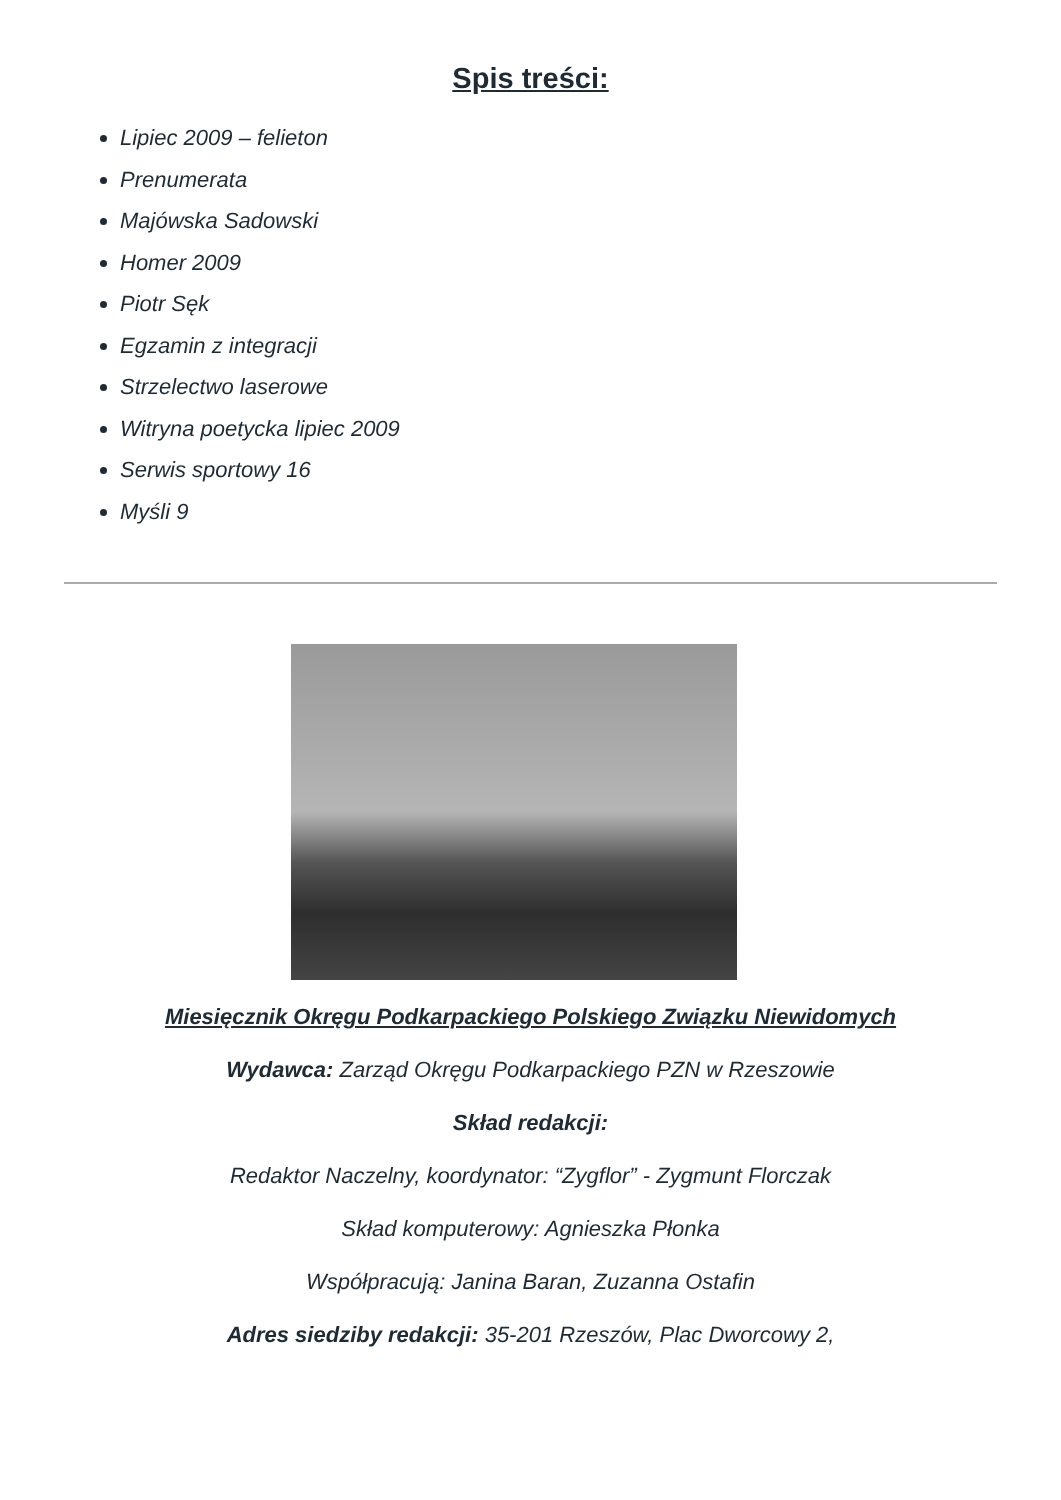Spis treści:
Lipiec 2009 – felieton
Prenumerata
Majówska Sadowski
Homer 2009
Piotr Sęk
Egzamin z integracji
Strzelectwo laserowe
Witryna poetycka lipiec 2009
Serwis sportowy 16
Myśli 9
Miesięcznik Okręgu Podkarpackiego Polskiego Związku Niewidomych
Wydawca: Zarząd Okręgu Podkarpackiego PZN w Rzeszowie
Skład redakcji:
Redaktor Naczelny, koordynator: “Zygflor” - Zygmunt Florczak
Skład komputerowy: Agnieszka Płonka
Współpracują: Janina Baran, Zuzanna Ostafin
Adres siedziby redakcji: 35-201 Rzeszów, Plac Dworcowy 2,